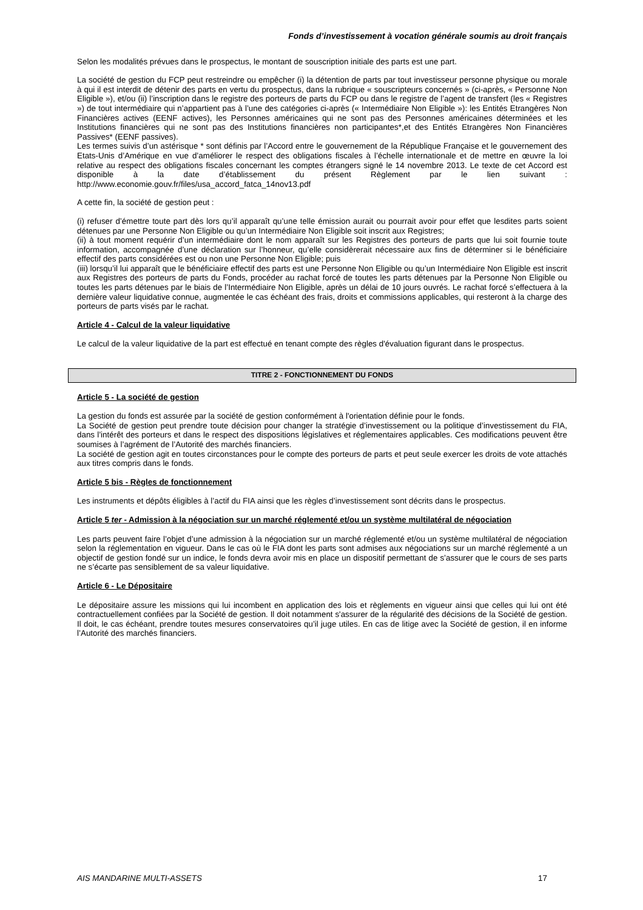Fonds d’investissement à vocation générale soumis au droit français
Selon les modalités prévues dans le prospectus, le montant de souscription initiale des parts est une part.
La société de gestion du FCP peut restreindre ou empêcher (i) la détention de parts par tout investisseur personne physique ou morale à qui il est interdit de détenir des parts en vertu du prospectus, dans la rubrique « souscripteurs concernés » (ci-après, « Personne Non Eligible »), et/ou (ii) l’inscription dans le registre des porteurs de parts du FCP ou dans le registre de l’agent de transfert (les « Registres ») de tout intermédiaire qui n’appartient pas à l’une des catégories ci-après (« Intermédiaire Non Eligible »): les Entités Etrangères Non Financières actives (EENF actives), les Personnes américaines qui ne sont pas des Personnes américaines déterminées et les Institutions financières qui ne sont pas des Institutions financières non participantes*,et des Entités Etrangères Non Financières Passives* (EENF passives).
Les termes suivis d’un astérisque * sont définis par l’Accord entre le gouvernement de la République Française et le gouvernement des Etats-Unis d’Amérique en vue d’améliorer le respect des obligations fiscales à l’échelle internationale et de mettre en œuvre la loi relative au respect des obligations fiscales concernant les comptes étrangers signé le 14 novembre 2013. Le texte de cet Accord est disponible à la date d’établissement du présent Règlement par le lien suivant : http://www.economie.gouv.fr/files/usa_accord_fatca_14nov13.pdf
A cette fin, la société de gestion peut :
(i) refuser d’émettre toute part dès lors qu’il apparaît qu’une telle émission aurait ou pourrait avoir pour effet que lesdites parts soient détenues par une Personne Non Eligible ou qu’un Intermédiaire Non Eligible soit inscrit aux Registres;
(ii) à tout moment requérir d’un intermédiaire dont le nom apparaît sur les Registres des porteurs de parts que lui soit fournie toute information, accompagnée d’une déclaration sur l’honneur, qu’elle considèrerait nécessaire aux fins de déterminer si le bénéficiaire effectif des parts considérées est ou non une Personne Non Eligible; puis
(iii) lorsqu’il lui apparaît que le bénéficiaire effectif des parts est une Personne Non Eligible ou qu’un Intermédiaire Non Eligible est inscrit aux Registres des porteurs de parts du Fonds, procéder au rachat forcé de toutes les parts détenues par la Personne Non Eligible ou toutes les parts détenues par le biais de l’Intermédiaire Non Eligible, après un délai de 10 jours ouvrés. Le rachat forcé s’effectuera à la dernière valeur liquidative connue, augmentée le cas échéant des frais, droits et commissions applicables, qui resteront à la charge des porteurs de parts visés par le rachat.
Article 4 - Calcul de la valeur liquidative
Le calcul de la valeur liquidative de la part est effectué en tenant compte des règles d'évaluation figurant dans le prospectus.
TITRE 2 - FONCTIONNEMENT DU FONDS
Article 5 - La société de gestion
La gestion du fonds est assurée par la société de gestion conformément à l'orientation définie pour le fonds.
La Société de gestion peut prendre toute décision pour changer la stratégie d’investissement ou la politique d’investissement du FIA, dans l’intérêt des porteurs et dans le respect des dispositions législatives et réglementaires applicables. Ces modifications peuvent être soumises à l’agrément de l’Autorité des marchés financiers.
La société de gestion agit en toutes circonstances pour le compte des porteurs de parts et peut seule exercer les droits de vote attachés aux titres compris dans le fonds.
Article 5 bis - Règles de fonctionnement
Les instruments et dépôts éligibles à l’actif du FIA ainsi que les règles d’investissement sont décrits dans le prospectus.
Article 5 ter - Admission à la négociation sur un marché réglementé et/ou un système multilatéral de négociation
Les parts peuvent faire l’objet d’une admission à la négociation sur un marché réglementé et/ou un système multilatéral de négociation selon la réglementation en vigueur. Dans le cas où le FIA dont les parts sont admises aux négociations sur un marché réglementé a un objectif de gestion fondé sur un indice, le fonds devra avoir mis en place un dispositif permettant de s’assurer que le cours de ses parts ne s’écarte pas sensiblement de sa valeur liquidative.
Article 6 - Le Dépositaire
Le dépositaire assure les missions qui lui incombent en application des lois et règlements en vigueur ainsi que celles qui lui ont été contractuellement confiées par la Société de gestion. Il doit notamment s'assurer de la régularité des décisions de la Société de gestion. Il doit, le cas échéant, prendre toutes mesures conservatoires qu’il juge utiles. En cas de litige avec la Société de gestion, il en informe l’Autorité des marchés financiers.
AIS MANDARINE MULTI-ASSETS 17